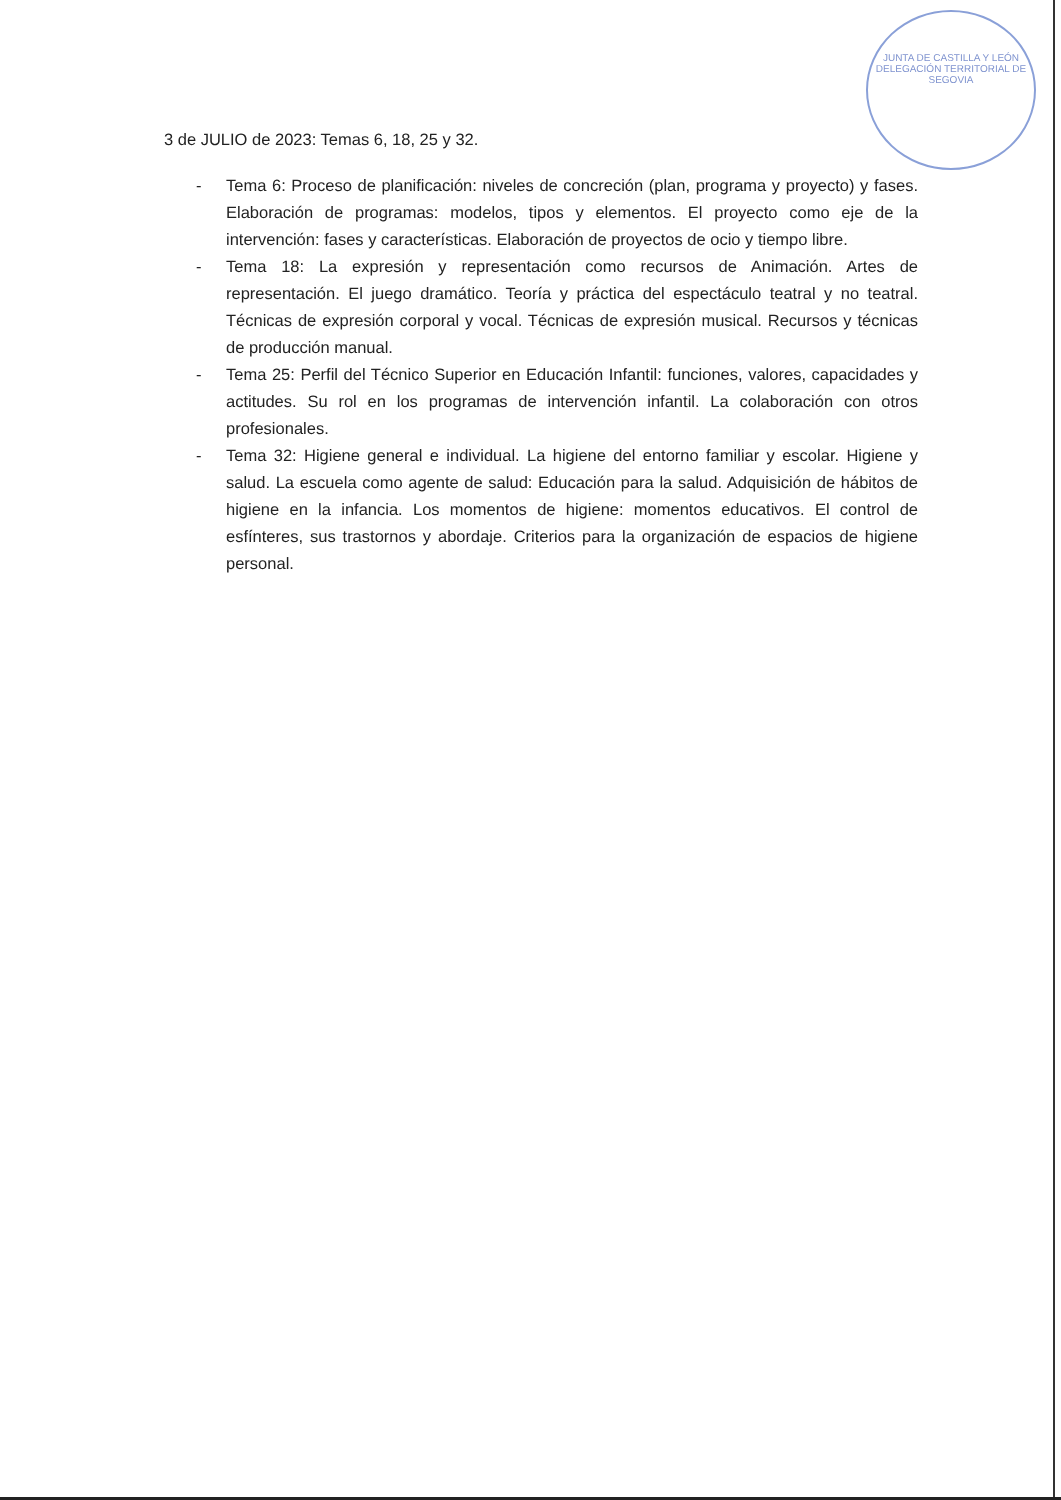JUNTA DE CASTILLA Y LEÓN
DELEGACIÓN TERRITORIAL DE SEGOVIA
3 de JULIO de 2023: Temas 6, 18, 25 y 32.
- Tema 6: Proceso de planificación: niveles de concreción (plan, programa y proyecto) y fases. Elaboración de programas: modelos, tipos y elementos. El proyecto como eje de la intervención: fases y características. Elaboración de proyectos de ocio y tiempo libre.
- Tema 18: La expresión y representación como recursos de Animación. Artes de representación. El juego dramático. Teoría y práctica del espectáculo teatral y no teatral. Técnicas de expresión corporal y vocal. Técnicas de expresión musical. Recursos y técnicas de producción manual.
- Tema 25: Perfil del Técnico Superior en Educación Infantil: funciones, valores, capacidades y actitudes. Su rol en los programas de intervención infantil. La colaboración con otros profesionales.
- Tema 32: Higiene general e individual. La higiene del entorno familiar y escolar. Higiene y salud. La escuela como agente de salud: Educación para la salud. Adquisición de hábitos de higiene en la infancia. Los momentos de higiene: momentos educativos. El control de esfínteres, sus trastornos y abordaje. Criterios para la organización de espacios de higiene personal.